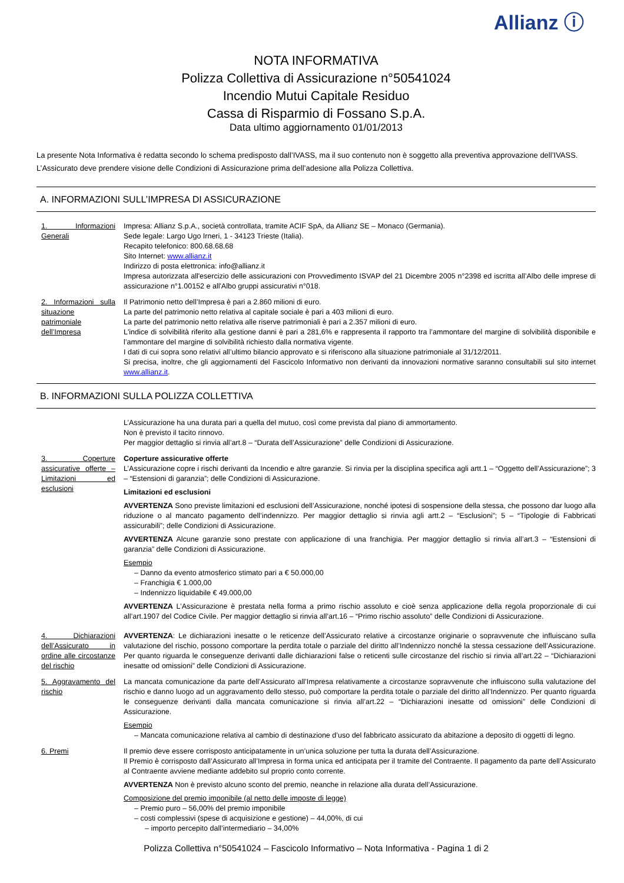Allianz ⓘ
NOTA INFORMATIVA
Polizza Collettiva di Assicurazione n°50541024
Incendio Mutui Capitale Residuo
Cassa di Risparmio di Fossano S.p.A.
Data ultimo aggiornamento 01/01/2013
La presente Nota Informativa è redatta secondo lo schema predisposto dall’IVASS, ma il suo contenuto non è soggetto alla preventiva approvazione dell’IVASS.
L’Assicurato deve prendere visione delle Condizioni di Assicurazione prima dell’adesione alla Polizza Collettiva.
A. INFORMAZIONI SULL’IMPRESA DI ASSICURAZIONE
1. Informazioni Generali
Impresa: Allianz S.p.A., società controllata, tramite ACIF SpA, da Allianz SE – Monaco (Germania).
Sede legale: Largo Ugo Irneri, 1 - 34123 Trieste (Italia).
Recapito telefonico: 800.68.68.68
Sito Internet: www.allianz.it
Indirizzo di posta elettronica: info@allianz.it
Impresa autorizzata all'esercizio delle assicurazioni con Provvedimento ISVAP del 21 Dicembre 2005 n°2398 ed iscritta all’Albo delle imprese di assicurazione n°1.00152 e all'Albo gruppi assicurativi n°018.
2. Informazioni sulla situazione patrimoniale dell’Impresa
Il Patrimonio netto dell’Impresa è pari a 2.860 milioni di euro.
La parte del patrimonio netto relativa al capitale sociale è pari a 403 milioni di euro.
La parte del patrimonio netto relativa alle riserve patrimoniali è pari a 2.357 milioni di euro.
L'indice di solvibilità riferito alla gestione danni è pari a 281,6% e rappresenta il rapporto tra l’ammontare del margine di solvibilità disponibile e l’ammontare del margine di solvibilità richiesto dalla normativa vigente.
I dati di cui sopra sono relativi all’ultimo bilancio approvato e si riferiscono alla situazione patrimoniale al 31/12/2011.
Si precisa, inoltre, che gli aggiornamenti del Fascicolo Informativo non derivanti da innovazioni normative saranno consultabili sul sito internet www.allianz.it.
B. INFORMAZIONI SULLA POLIZZA COLLETTIVA
L’Assicurazione ha una durata pari a quella del mutuo, così come prevista dal piano di ammortamento.
Non è previsto il tacito rinnovo.
Per maggior dettaglio si rinvia all’art.8 – “Durata dell’Assicurazione” delle Condizioni di Assicurazione.
3. Coperture assicurative offerte – Limitazioni ed esclusioni
Coperture assicurative offerte
L’Assicurazione copre i rischi derivanti da Incendio e altre garanzie. Si rinvia per la disciplina specifica agli artt.1 – “Oggetto dell’Assicurazione”; 3 – “Estensioni di garanzia”; delle Condizioni di Assicurazione.
Limitazioni ed esclusioni
AVVERTENZA Sono previste limitazioni ed esclusioni dell’Assicurazione, nonché ipotesi di sospensione della stessa, che possono dar luogo alla riduzione o al mancato pagamento dell’indennizzo. Per maggior dettaglio si rinvia agli artt.2 – “Esclusioni”; 5 – “Tipologie di Fabbricati assicurabili”; delle Condizioni di Assicurazione.
AVVERTENZA Alcune garanzie sono prestate con applicazione di una franchigia. Per maggior dettaglio si rinvia all’art.3 – “Estensioni di garanzia” delle Condizioni di Assicurazione.
Esempio
– Danno da evento atmosferico stimato pari a € 50.000,00
– Franchigia € 1.000,00
– Indennizzo liquidabile € 49.000,00
AVVERTENZA L’Assicurazione è prestata nella forma a primo rischio assoluto e cioè senza applicazione della regola proporzionale di cui all’art.1907 del Codice Civile. Per maggior dettaglio si rinvia all’art.16 – “Primo rischio assoluto” delle Condizioni di Assicurazione.
4. Dichiarazioni dell’Assicurato in ordine alle circostanze del rischio
AVVERTENZA: Le dichiarazioni inesatte o le reticenze dell’Assicurato relative a circostanze originarie o sopravvenute che influiscano sulla valutazione del rischio, possono comportare la perdita totale o parziale del diritto all’Indennizzo nonché la stessa cessazione dell’Assicurazione. Per quanto riguarda le conseguenze derivanti dalle dichiarazioni false o reticenti sulle circostanze del rischio si rinvia all’art.22 – “Dichiarazioni inesatte od omissioni” delle Condizioni di Assicurazione.
5. Aggravamento del rischio
La mancata comunicazione da parte dell’Assicurato all’Impresa relativamente a circostanze sopravvenute che influiscono sulla valutazione del rischio e danno luogo ad un aggravamento dello stesso, può comportare la perdita totale o parziale del diritto all’Indennizzo. Per quanto riguarda le conseguenze derivanti dalla mancata comunicazione si rinvia all’art.22 – “Dichiarazioni inesatte od omissioni” delle Condizioni di Assicurazione.
Esempio
– Mancata comunicazione relativa al cambio di destinazione d’uso del fabbricato assicurato da abitazione a deposito di oggetti di legno.
6. Premi Il premio deve essere corrisposto anticipatamente in un’unica soluzione per tutta la durata dell’Assicurazione.
Il Premio è corrisposto dall’Assicurato all’Impresa in forma unica ed anticipata per il tramite del Contraente. Il pagamento da parte dell’Assicurato al Contraente avviene mediante addebito sul proprio conto corrente.
AVVERTENZA Non è previsto alcuno sconto del premio, neanche in relazione alla durata dell’Assicurazione.
Composizione del premio imponibile (al netto delle imposte di legge)
– Premio puro – 56,00% del premio imponibile
– costi complessivi (spese di acquisizione e gestione) – 44,00%, di cui
– importo percepito dall’intermediario – 34,00%
Polizza Collettiva n°50541024 – Fascicolo Informativo – Nota Informativa - Pagina 1 di 2